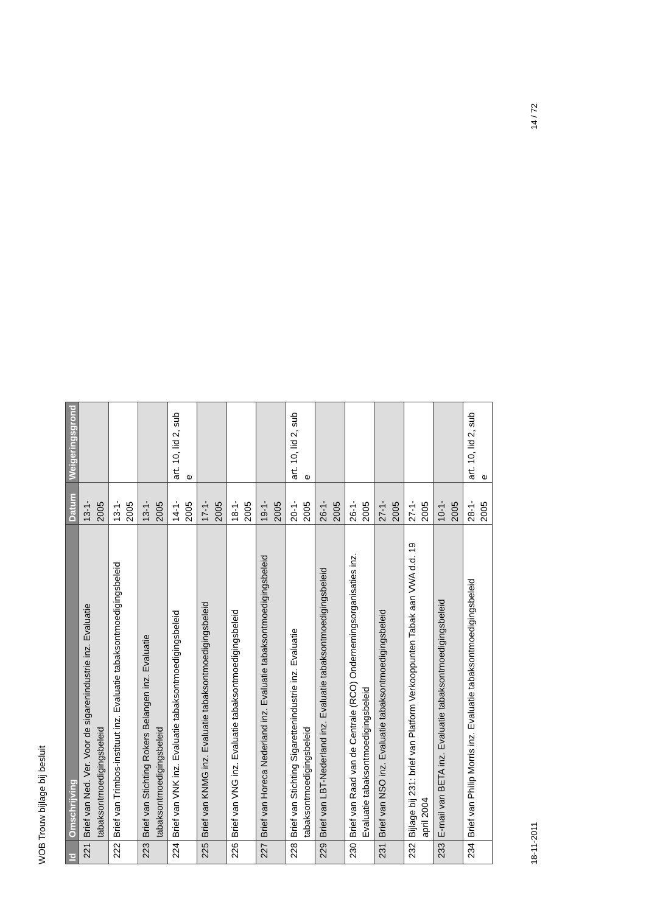WOB Trouw bijlage bij besluit
| Id | Omschrijving | Datum | Weigeringsgrond |
| --- | --- | --- | --- |
| 221 | Brief van Ned. Ver. Voor de sigarenindustrie inz. Evaluatie tabaksontmoedigingsbeleid | 13-1-2005 | |
| 222 | Brief van Trimbos-instituut inz. Evaluatie tabaksontmoedigingsbeleid | 13-1-2005 | |
| 223 | Brief van Stichting Rokers Belangen inz. Evaluatie tabaksontmoedigingsbeleid | 13-1-2005 | |
| 224 | Brief van VNK inz. Evaluatie tabaksontmoedigingsbeleid | 14-1-2005 | art. 10, lid 2, sub e |
| 225 | Brief van KNMG inz. Evaluatie tabaksontmoedigingsbeleid | 17-1-2005 | |
| 226 | Brief van VNG inz. Evaluatie tabaksontmoedigingsbeleid | 18-1-2005 | |
| 227 | Brief van Horeca Nederland inz. Evaluatie tabaksontmoedigingsbeleid | 19-1-2005 | |
| 228 | Brief van Stichting Sigarettenindustrie inz. Evaluatie tabaksontmoedigingsbeleid | 20-1-2005 | art. 10, lid 2, sub e |
| 229 | Brief van LBT-Nederland inz. Evaluatie tabaksontmoedigingsbeleid | 26-1-2005 | |
| 230 | Brief van Raad van de Centrale (RCO) Ondernemingsorganisaties inz. Evaluatie tabaksontmoedigingsbeleid | 26-1-2005 | |
| 231 | Brief van NSO inz. Evaluatie tabaksontmoedigingsbeleid | 27-1-2005 | |
| 232 | Bijlage bij 231: brief van Platform Verkooppunten Tabak aan VWA d.d. 19 april 2004 | 27-1-2005 | |
| 233 | E-mail van BETA inz. Evaluatie tabaksontmoedigingsbeleid | 10-1-2005 | |
| 234 | Brief van Philip Morris inz. Evaluatie tabaksontmoedigingsbeleid | 28-1-2005 | art. 10, lid 2, sub e |
18-11-2011 14 / 72